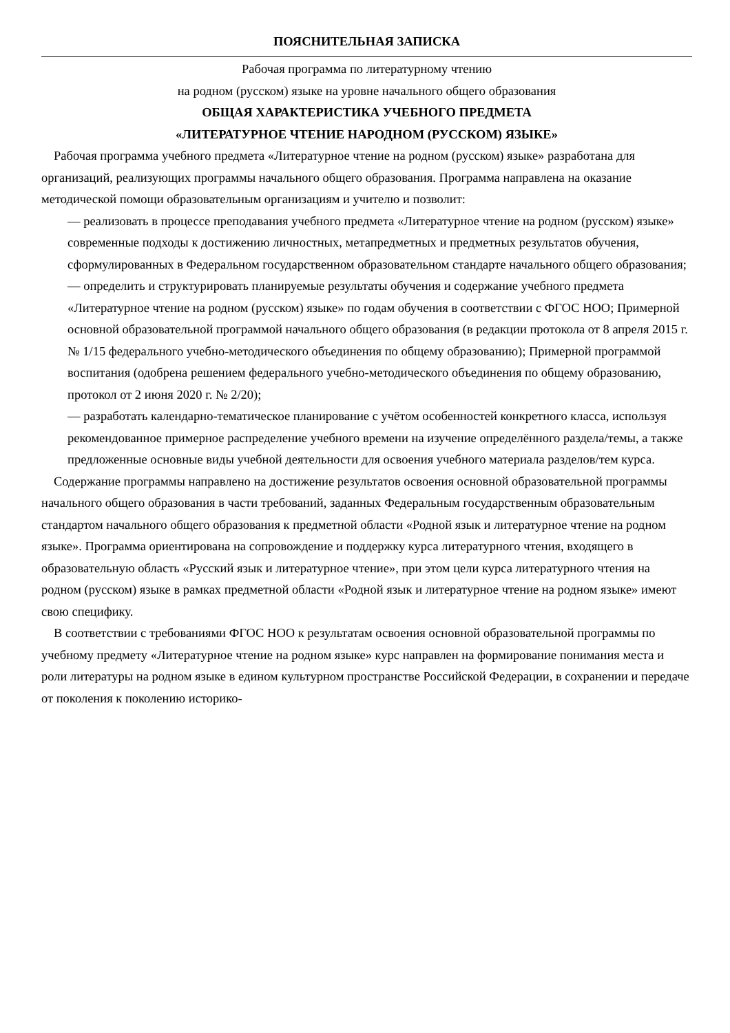ПОЯСНИТЕЛЬНАЯ ЗАПИСКА
Рабочая программа по литературному чтению
на родном (русском) языке на уровне начального общего образования
ОБЩАЯ ХАРАКТЕРИСТИКА УЧЕБНОГО ПРЕДМЕТА
«ЛИТЕРАТУРНОЕ ЧТЕНИЕ НАРОДНОМ (РУССКОМ) ЯЗЫКЕ»
Рабочая программа учебного предмета «Литературное чтение на родном (русском) языке» разработана для организаций, реализующих программы начального общего образования. Программа направлена на оказание методической помощи образовательным организациям и учителю и позволит:
— реализовать в процессе преподавания учебного предмета «Литературное чтение на родном (русском) языке» современные подходы к достижению личностных, метапредметных и предметных результатов обучения, сформулированных в Федеральном государственном образовательном стандарте начального общего образования;
— определить и структурировать планируемые результаты обучения и содержание учебного предмета «Литературное чтение на родном (русском) языке» по годам обучения в соответствии с ФГОС НОО; Примерной основной образовательной программой начального общего образования (в редакции протокола от 8 апреля 2015 г. № 1/15 федерального учебно-методического объединения по общему образованию); Примерной программой воспитания (одобрена решением федерального учебно-методического объединения по общему образованию, протокол от 2 июня 2020 г. № 2/20);
— разработать календарно-тематическое планирование с учётом особенностей конкретного класса, используя рекомендованное примерное распределение учебного времени на изучение определённого раздела/темы, а также предложенные основные виды учебной деятельности для освоения учебного материала разделов/тем курса.
Содержание программы направлено на достижение результатов освоения основной образовательной программы начального общего образования в части требований, заданных Федеральным государственным образовательным стандартом начального общего образования к предметной области «Родной язык и литературное чтение на родном языке». Программа ориентирована на сопровождение и поддержку курса литературного чтения, входящего в образовательную область «Русский язык и литературное чтение», при этом цели курса литературного чтения на родном (русском) языке в рамках предметной области «Родной язык и литературное чтение на родном языке» имеют свою специфику.
В соответствии с требованиями ФГОС НОО к результатам освоения основной образовательной программы по учебному предмету «Литературное чтение на родном языке» курс направлен на формирование понимания места и роли литературы на родном языке в едином культурном пространстве Российской Федерации, в сохранении и передаче от поколения к поколению историко-